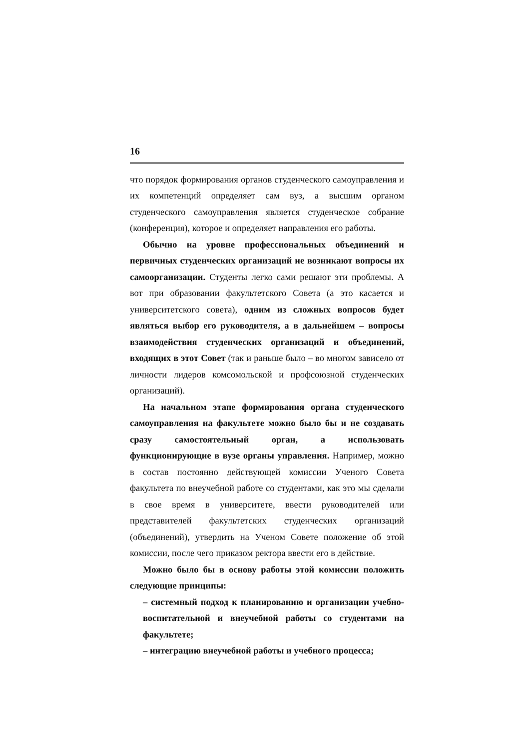16
что порядок формирования органов студенческого самоуправления и их компетенций определяет сам вуз, а высшим органом студенческого самоуправления является студенческое собрание (конференция), которое и определяет направления его работы.
Обычно на уровне профессиональных объединений и первичных студенческих организаций не возникают вопросы их самоорганизации. Студенты легко сами решают эти проблемы. А вот при образовании факультетского Совета (а это касается и университетского совета), одним из сложных вопросов будет являться выбор его руководителя, а в дальнейшем – вопросы взаимодействия студенческих организаций и объединений, входящих в этот Совет (так и раньше было – во многом зависело от личности лидеров комсомольской и профсоюзной студенческих организаций).
На начальном этапе формирования органа студенческого самоуправления на факультете можно было бы и не создавать сразу самостоятельный орган, а использовать функционирующие в вузе органы управления. Например, можно в состав постоянно действующей комиссии Ученого Совета факультета по внеучебной работе со студентами, как это мы сделали в свое время в университете, ввести руководителей или представителей факультетских студенческих организаций (объединений), утвердить на Ученом Совете положение об этой комиссии, после чего приказом ректора ввести его в действие.
Можно было бы в основу работы этой комиссии положить следующие принципы:
– системный подход к планированию и организации учебно-воспитательной и внеучебной работы со студентами на факультете;
– интеграцию внеучебной работы и учебного процесса;